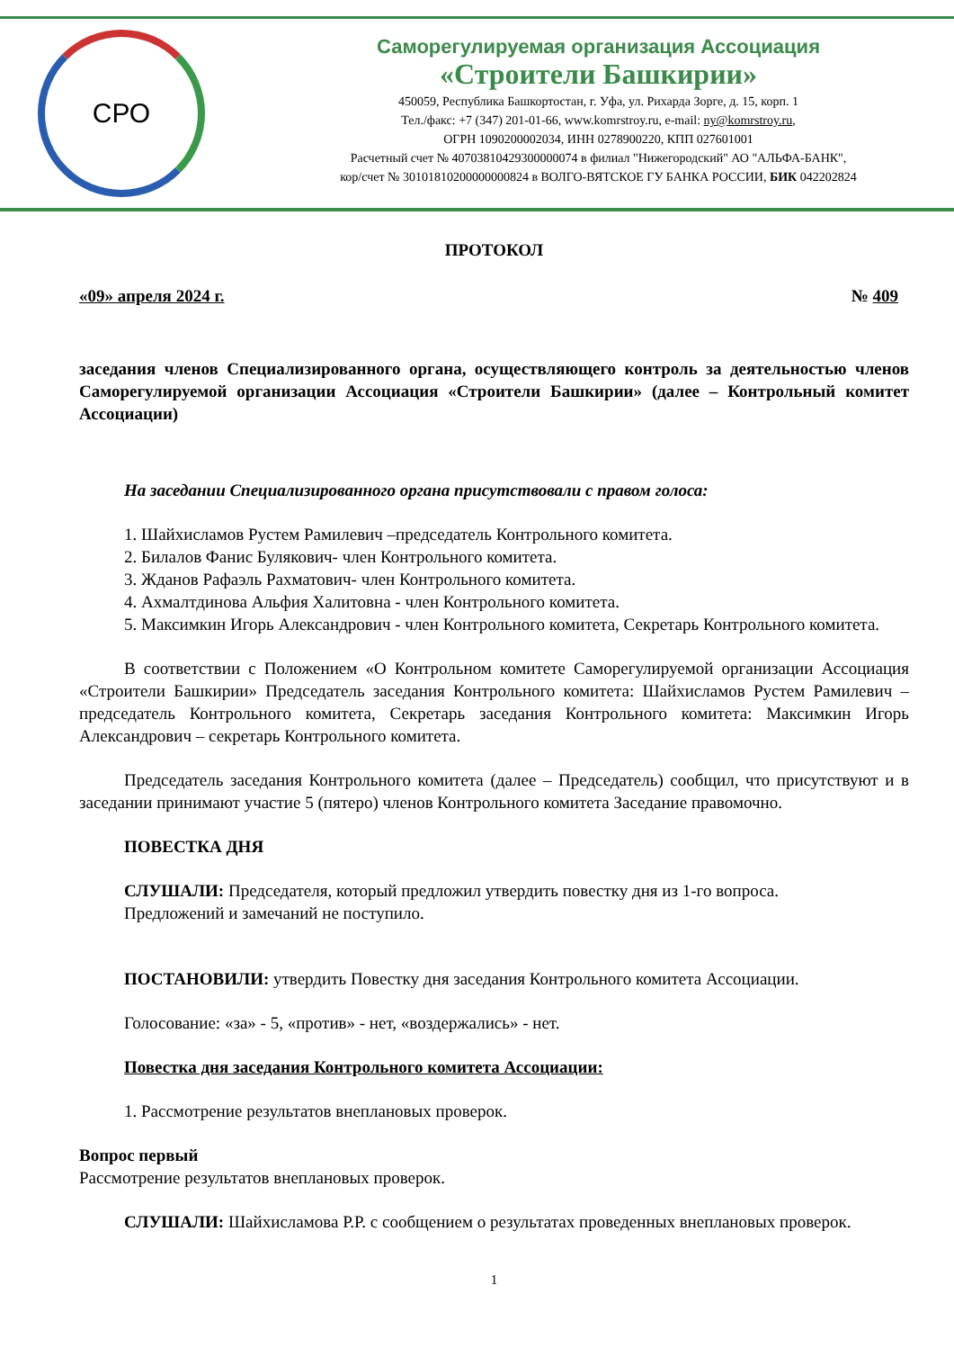СРО
Саморегулируемая организация Ассоциация
«Строители Башкирии»
450059, Республика Башкортостан, г. Уфа, ул. Рихарда Зорге, д. 15, корп. 1
Тел./факс: +7 (347) 201-01-66, www.komrstroy.ru, e-mail: ny@komrstroy.ru,
ОГРН 1090200002034, ИНН 0278900220, КПП 027601001
Расчетный счет № 40703810429300000074 в филиал "Нижегородский" АО "АЛЬФА-БАНК",
кор/счет № 30101810200000000824 в ВОЛГО-ВЯТСКОЕ ГУ БАНКА РОССИИ, БИК 042202824
ПРОТОКОЛ
«09» апреля 2024 г. № 409
заседания членов Специализированного органа, осуществляющего контроль за деятельностью членов Саморегулируемой организации Ассоциация «Строители Башкирии» (далее – Контрольный комитет Ассоциации)
На заседании Специализированного органа присутствовали с правом голоса:
1. Шайхисламов Рустем Рамилевич –председатель Контрольного комитета.
2. Билалов Фанис Булякович- член Контрольного комитета.
3. Жданов Рафаэль Рахматович- член Контрольного комитета.
4. Ахмалтдинова Альфия Халитовна - член Контрольного комитета.
5. Максимкин Игорь Александрович - член Контрольного комитета, Секретарь Контрольного комитета.
В соответствии с Положением «О Контрольном комитете Саморегулируемой организации Ассоциация «Строители Башкирии» Председатель заседания Контрольного комитета: Шайхисламов Рустем Рамилевич – председатель Контрольного комитета, Секретарь заседания Контрольного комитета: Максимкин Игорь Александрович – секретарь Контрольного комитета.
Председатель заседания Контрольного комитета (далее – Председатель) сообщил, что присутствуют и в заседании принимают участие 5 (пятеро) членов Контрольного комитета Заседание правомочно.
ПОВЕСТКА ДНЯ
СЛУШАЛИ: Председателя, который предложил утвердить повестку дня из 1-го вопроса.
Предложений и замечаний не поступило.
ПОСТАНОВИЛИ: утвердить Повестку дня заседания Контрольного комитета Ассоциации.
Голосование: «за» - 5, «против» - нет, «воздержались» - нет.
Повестка дня заседания Контрольного комитета Ассоциации:
1. Рассмотрение результатов внеплановых проверок.
Вопрос первый
Рассмотрение результатов внеплановых проверок.
СЛУШАЛИ: Шайхисламова Р.Р. с сообщением о результатах проведенных внеплановых проверок.
1